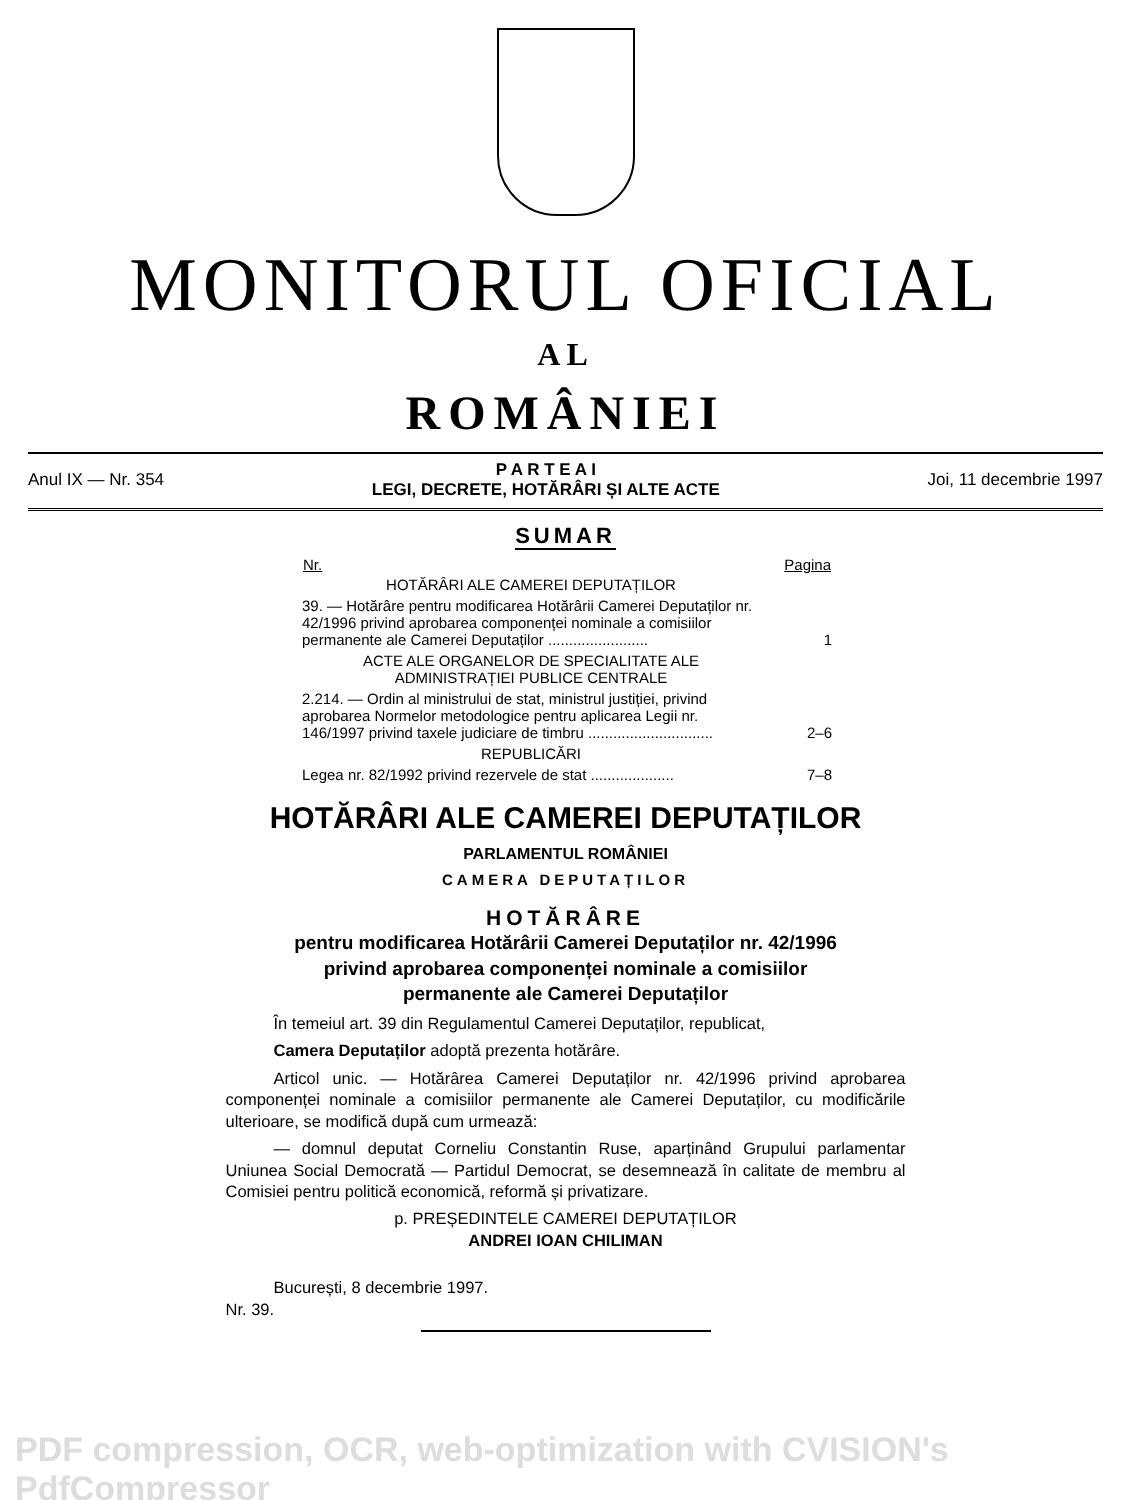MONITORUL OFICIAL
AL
ROMÂNIEI
Anul IX — Nr. 354
P A R T E A I
LEGI, DECRETE, HOTĂRÂRI ȘI ALTE ACTE
Joi, 11 decembrie 1997
SUMAR
| Nr. | Pagina |
| --- | --- |
| HOTĂRÂRI ALE CAMEREI DEPUTAȚILOR | |
| 39. — Hotărâre pentru modificarea Hotărârii Camerei Deputaților nr. 42/1996 privind aprobarea componenței nominale a comisiilor permanente ale Camerei Deputaților ........................ | 1 |
| ACTE ALE ORGANELOR DE SPECIALITATE ALE ADMINISTRAȚIEI PUBLICE CENTRALE | |
| 2.214. — Ordin al ministrului de stat, ministrul justiției, privind aprobarea Normelor metodologice pentru aplicarea Legii nr. 146/1997 privind taxele judiciare de timbru .............................. | 2–6 |
| REPUBLICĂRI | |
| Legea nr. 82/1992 privind rezervele de stat .................... | 7–8 |
HOTĂRÂRI ALE CAMEREI DEPUTAȚILOR
PARLAMENTUL ROMÂNIEI
CAMERA DEPUTAȚILOR
HOTĂRÂRE
pentru modificarea Hotărârii Camerei Deputaților nr. 42/1996
privind aprobarea componenței nominale a comisiilor
permanente ale Camerei Deputaților
În temeiul art. 39 din Regulamentul Camerei Deputaților, republicat,
Camera Deputaților adoptă prezenta hotărâre.
Articol unic. — Hotărârea Camerei Deputaților nr. 42/1996 privind aprobarea componenței nominale a comisiilor permanente ale Camerei Deputaților, cu modificările ulterioare, se modifică după cum urmează:
— domnul deputat Corneliu Constantin Ruse, aparținând Grupului parlamentar Uniunea Social Democrată — Partidul Democrat, se desemnează în calitate de membru al Comisiei pentru politică economică, reformă și privatizare.
p. PREȘEDINTELE CAMEREI DEPUTAȚILOR
ANDREI IOAN CHILIMAN
București, 8 decembrie 1997.
Nr. 39.
PDF compression, OCR, web-optimization with CVISION's PdfCompressor